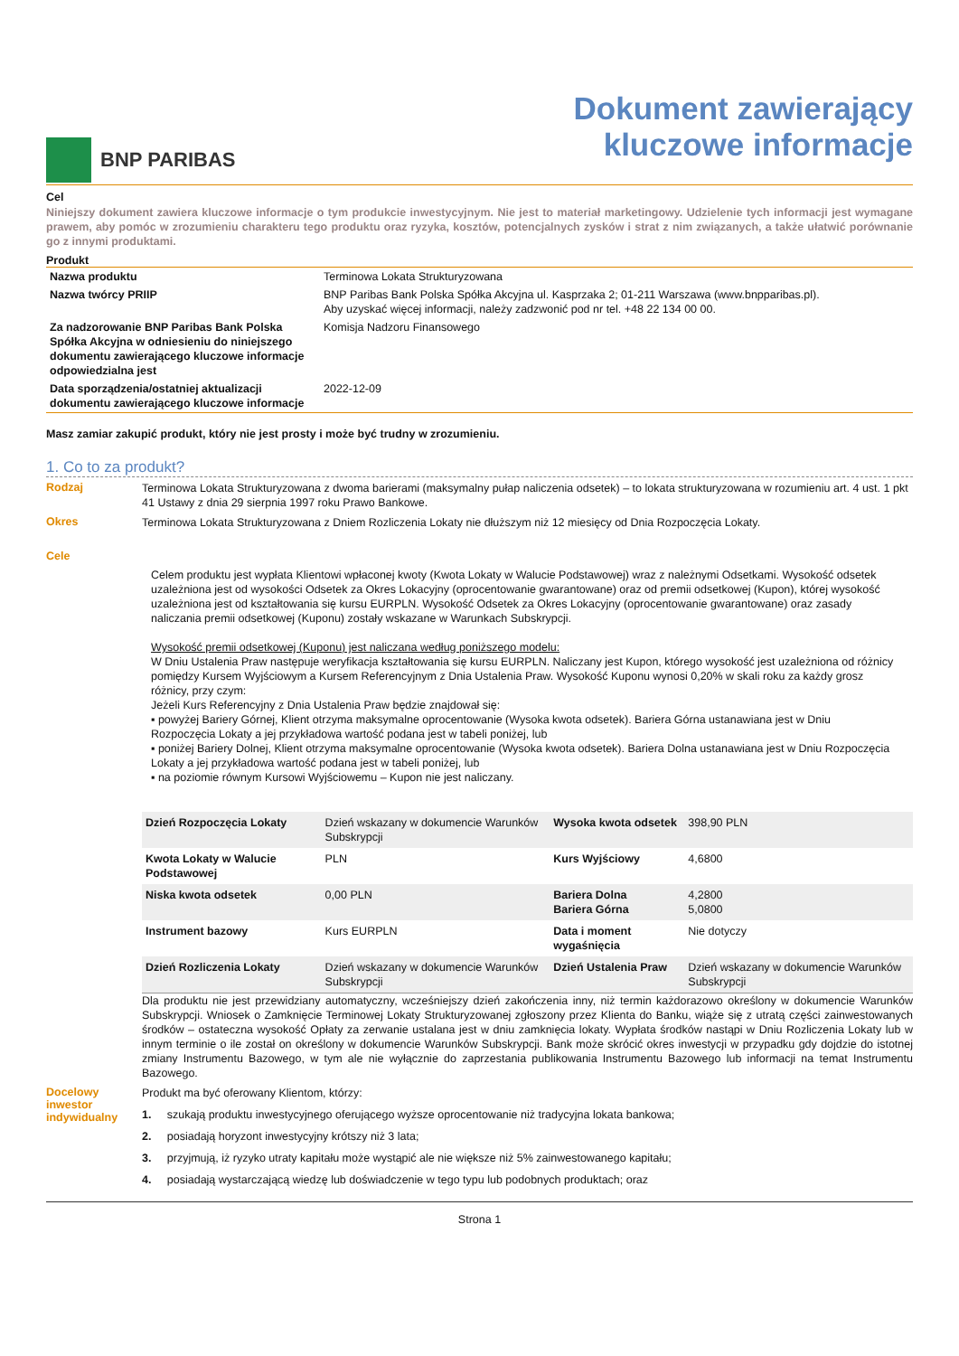BNP PARIBAS
Dokument zawierający
kluczowe informacje
Cel
Niniejszy dokument zawiera kluczowe informacje o tym produkcie inwestycyjnym. Nie jest to materiał marketingowy. Udzielenie tych informacji jest wymagane prawem, aby pomóc w zrozumieniu charakteru tego produktu oraz ryzyka, kosztów, potencjalnych zysków i strat z nim związanych, a także ułatwić porównanie go z innymi produktami.
Produkt
| Nazwa produktu | Terminowa Lokata Strukturyzowana |
| Nazwa twórcy PRIIP | BNP Paribas Bank Polska Spółka Akcyjna ul. Kasprzaka 2; 01-211 Warszawa (www.bnpparibas.pl). Aby uzyskać więcej informacji, należy zadzwonić pod nr tel. +48 22 134 00 00. |
| Za nadzorowanie BNP Paribas Bank Polska Spółka Akcyjna w odniesieniu do niniejszego dokumentu zawierającego kluczowe informacje odpowiedzialna jest | Komisja Nadzoru Finansowego |
| Data sporządzenia/ostatniej aktualizacji dokumentu zawierającego kluczowe informacje | 2022-12-09 |
Masz zamiar zakupić produkt, który nie jest prosty i może być trudny w zrozumieniu.
1. Co to za produkt?
Rodzaj
Terminowa Lokata Strukturyzowana z dwoma barierami (maksymalny pułap naliczenia odsetek) – to lokata strukturyzowana w rozumieniu art. 4 ust. 1 pkt 41 Ustawy z dnia 29 sierpnia 1997 roku Prawo Bankowe.
Okres
Terminowa Lokata Strukturyzowana z Dniem Rozliczenia Lokaty nie dłuższym niż 12 miesięcy od Dnia Rozpoczęcia Lokaty.
Cele
Celem produktu jest wypłata Klientowi wpłaconej kwoty (Kwota Lokaty w Walucie Podstawowej) wraz z należnymi Odsetkami. Wysokość odsetek uzależniona jest od wysokości Odsetek za Okres Lokacyjny (oprocentowanie gwarantowane) oraz od premii odsetkowej (Kupon), której wysokość uzależniona jest od kształtowania się kursu EURPLN. Wysokość Odsetek za Okres Lokacyjny (oprocentowanie gwarantowane) oraz zasady naliczania premii odsetkowej (Kuponu) zostały wskazane w Warunkach Subskrypcji.
Wysokość premii odsetkowej (Kuponu) jest naliczana według poniższego modelu:
W Dniu Ustalenia Praw następuje weryfikacja kształtowania się kursu EURPLN. Naliczany jest Kupon, którego wysokość jest uzależniona od różnicy pomiędzy Kursem Wyjściowym a Kursem Referencyjnym z Dnia Ustalenia Praw. Wysokość Kuponu wynosi 0,20% w skali roku za każdy grosz różnicy, przy czym:
Jeżeli Kurs Referencyjny z Dnia Ustalenia Praw będzie znajdował się:
▪ powyżej Bariery Górnej, Klient otrzyma maksymalne oprocentowanie (Wysoka kwota odsetek). Bariera Górna ustanawiana jest w Dniu Rozpoczęcia Lokaty a jej przykładowa wartość podana jest w tabeli poniżej, lub
▪ poniżej Bariery Dolnej, Klient otrzyma maksymalne oprocentowanie (Wysoka kwota odsetek). Bariera Dolna ustanawiana jest w Dniu Rozpoczęcia Lokaty a jej przykładowa wartość podana jest w tabeli poniżej, lub
▪ na poziomie równym Kursowi Wyjściowemu – Kupon nie jest naliczany.
| Dzień Rozpoczęcia Lokaty | Dzień wskazany w dokumencie Warunków Subskrypcji | Wysoka kwota odsetek | 398,90 PLN |
| Kwota Lokaty w Walucie Podstawowej | PLN | Kurs Wyjściowy | 4,6800 |
| Niska kwota odsetek | 0,00 PLN | Bariera Dolna Bariera Górna | 4,2800 5,0800 |
| Instrument bazowy | Kurs EURPLN | Data i moment wygaśnięcia | Nie dotyczy |
| Dzień Rozliczenia Lokaty | Dzień wskazany w dokumencie Warunków Subskrypcji | Dzień Ustalenia Praw | Dzień wskazany w dokumencie Warunków Subskrypcji |
Dla produktu nie jest przewidziany automatyczny, wcześniejszy dzień zakończenia inny, niż termin każdorazowo określony w dokumencie Warunków Subskrypcji. Wniosek o Zamknięcie Terminowej Lokaty Strukturyzowanej zgłoszony przez Klienta do Banku, wiąże się z utratą części zainwestowanych środków – ostateczna wysokość Opłaty za zerwanie ustalana jest w dniu zamknięcia lokaty. Wypłata środków nastąpi w Dniu Rozliczenia Lokaty lub w innym terminie o ile został on określony w dokumencie Warunków Subskrypcji. Bank może skrócić okres inwestycji w przypadku gdy dojdzie do istotnej zmiany Instrumentu Bazowego, w tym ale nie wyłącznie do zaprzestania publikowania Instrumentu Bazowego lub informacji na temat Instrumentu Bazowego.
Docelowy inwestor indywidualny
Produkt ma być oferowany Klientom, którzy:
1. szukają produktu inwestycyjnego oferującego wyższe oprocentowanie niż tradycyjna lokata bankowa;
2. posiadają horyzont inwestycyjny krótszy niż 3 lata;
3. przyjmują, iż ryzyko utraty kapitału może wystąpić ale nie większe niż 5% zainwestowanego kapitału;
4. posiadają wystarczającą wiedzę lub doświadczenie w tego typu lub podobnych produktach; oraz
Strona 1